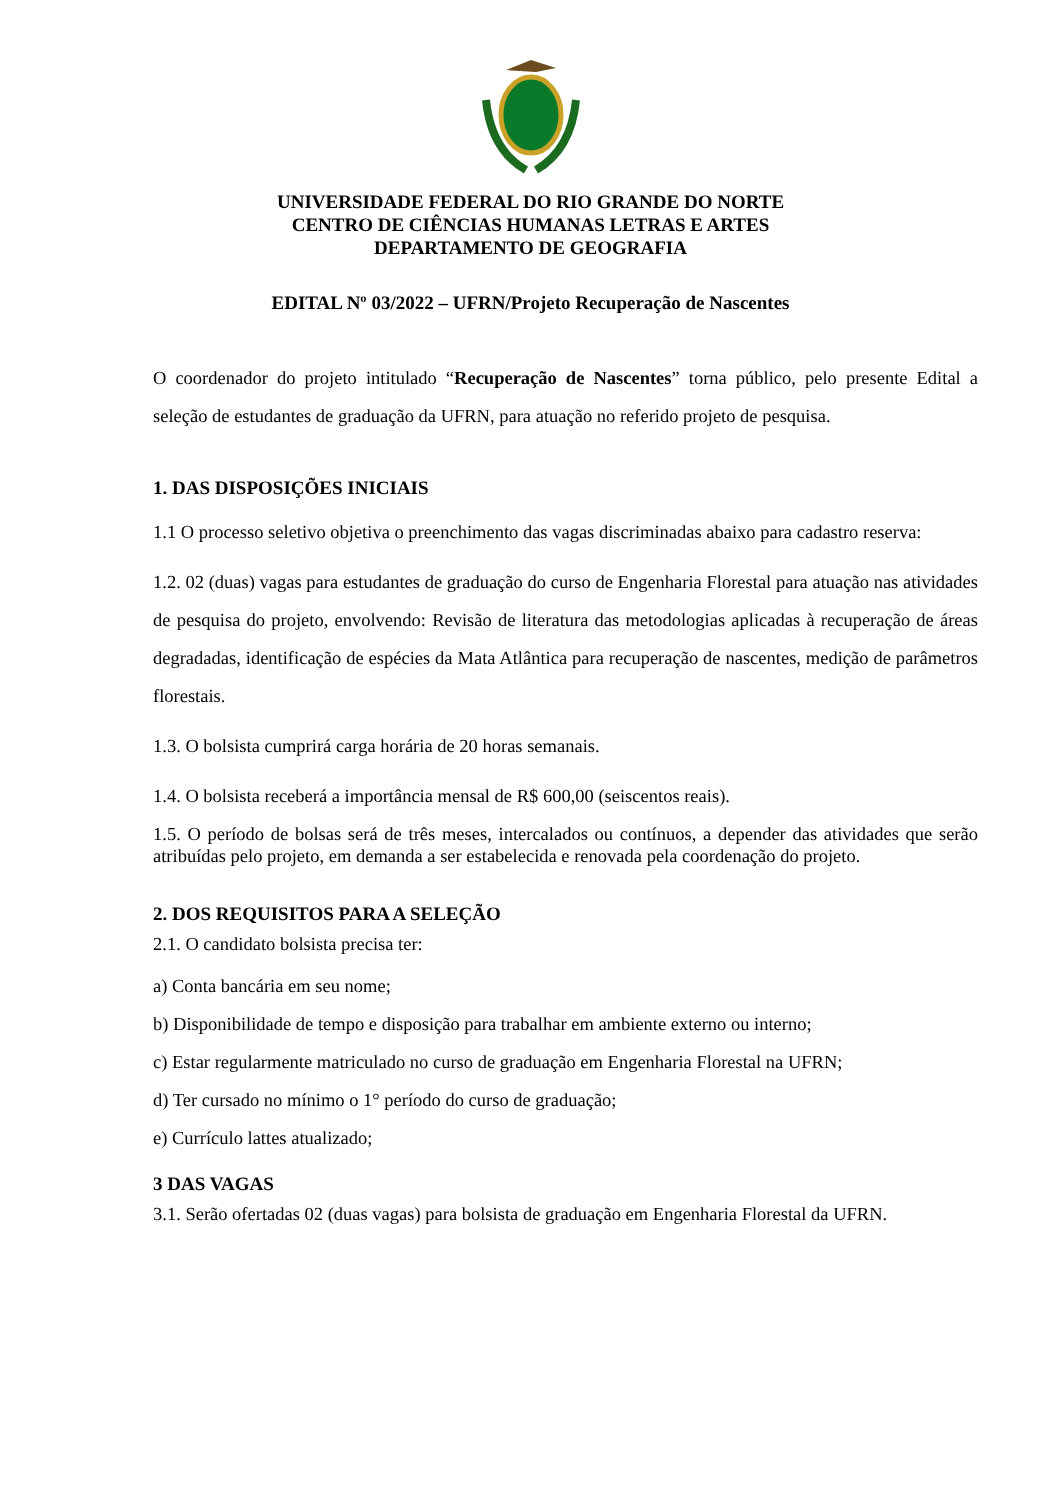UNIVERSIDADE FEDERAL DO RIO GRANDE DO NORTE
CENTRO DE CIÊNCIAS HUMANAS LETRAS E ARTES
DEPARTAMENTO DE GEOGRAFIA
EDITAL Nº 03/2022 – UFRN/Projeto Recuperação de Nascentes
O coordenador do projeto intitulado “Recuperação de Nascentes” torna público, pelo presente Edital a seleção de estudantes de graduação da UFRN, para atuação no referido projeto de pesquisa.
1. DAS DISPOSIÇÕES INICIAIS
1.1 O processo seletivo objetiva o preenchimento das vagas discriminadas abaixo para cadastro reserva:
1.2. 02 (duas) vagas para estudantes de graduação do curso de Engenharia Florestal para atuação nas atividades de pesquisa do projeto, envolvendo: Revisão de literatura das metodologias aplicadas à recuperação de áreas degradadas, identificação de espécies da Mata Atlântica para recuperação de nascentes, medição de parâmetros florestais.
1.3. O bolsista cumprirá carga horária de 20 horas semanais.
1.4. O bolsista receberá a importância mensal de R$ 600,00 (seiscentos reais).
1.5. O período de bolsas será de três meses, intercalados ou contínuos, a depender das atividades que serão atribuídas pelo projeto, em demanda a ser estabelecida e renovada pela coordenação do projeto.
2. DOS REQUISITOS PARA A SELEÇÃO
2.1. O candidato bolsista precisa ter:
a) Conta bancária em seu nome;
b) Disponibilidade de tempo e disposição para trabalhar em ambiente externo ou interno;
c) Estar regularmente matriculado no curso de graduação em Engenharia Florestal na UFRN;
d) Ter cursado no mínimo o 1° período do curso de graduação;
e) Currículo lattes atualizado;
3 DAS VAGAS
3.1. Serão ofertadas 02 (duas vagas) para bolsista de graduação em Engenharia Florestal da UFRN.